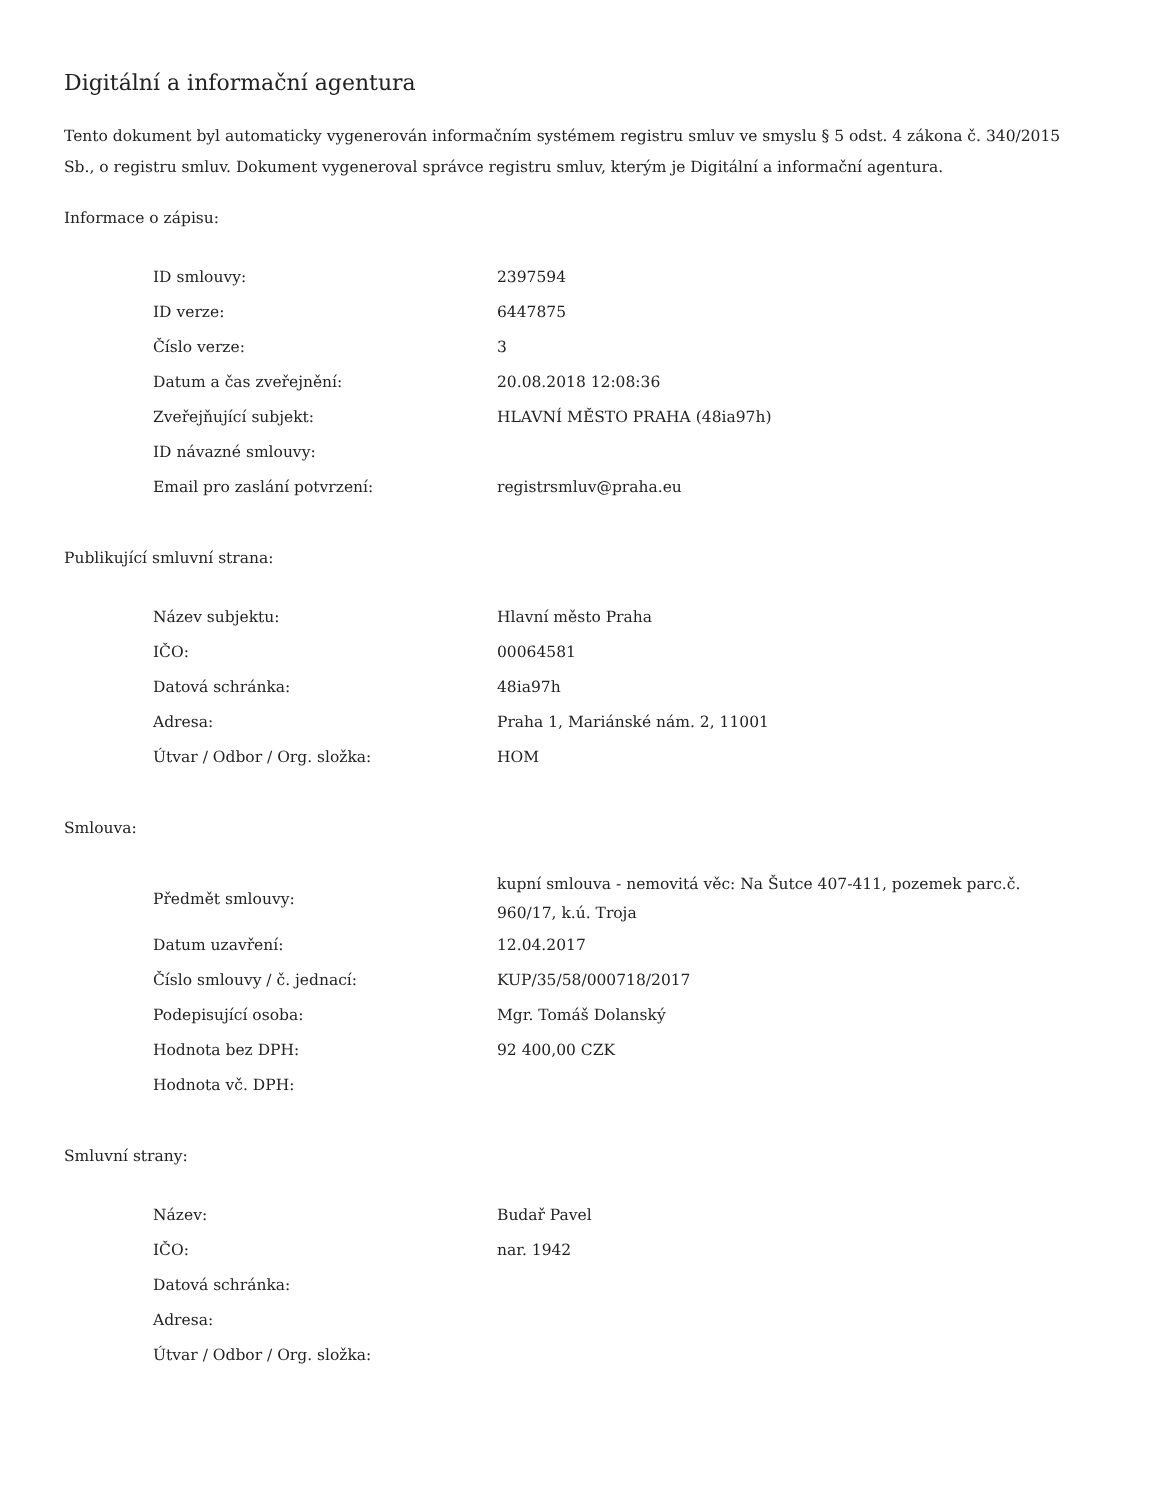Digitální a informační agentura
Tento dokument byl automaticky vygenerován informačním systémem registru smluv ve smyslu § 5 odst. 4 zákona č. 340/2015 Sb., o registru smluv. Dokument vygeneroval správce registru smluv, kterým je Digitální a informační agentura.
Informace o zápisu:
| ID smlouvy: | 2397594 |
| ID verze: | 6447875 |
| Číslo verze: | 3 |
| Datum a čas zveřejnění: | 20.08.2018 12:08:36 |
| Zveřejňující subjekt: | HLAVNÍ MĚSTO PRAHA (48ia97h) |
| ID návazné smlouvy: | |
| Email pro zaslání potvrzení: | registrsmluv@praha.eu |
Publikující smluvní strana:
| Název subjektu: | Hlavní město Praha |
| IČO: | 00064581 |
| Datová schránka: | 48ia97h |
| Adresa: | Praha 1, Mariánské nám. 2, 11001 |
| Útvar / Odbor / Org. složka: | HOM |
Smlouva:
| Předmět smlouvy: | kupní smlouva - nemovitá věc: Na Šutce 407-411, pozemek parc.č. 960/17, k.ú. Troja |
| Datum uzavření: | 12.04.2017 |
| Číslo smlouvy / č. jednací: | KUP/35/58/000718/2017 |
| Podepisující osoba: | Mgr. Tomáš Dolanský |
| Hodnota bez DPH: | 92 400,00 CZK |
| Hodnota vč. DPH: | |
Smluvní strany:
| Název: | Budař Pavel |
| IČO: | nar. 1942 |
| Datová schránka: | |
| Adresa: | |
| Útvar / Odbor / Org. složka: | |